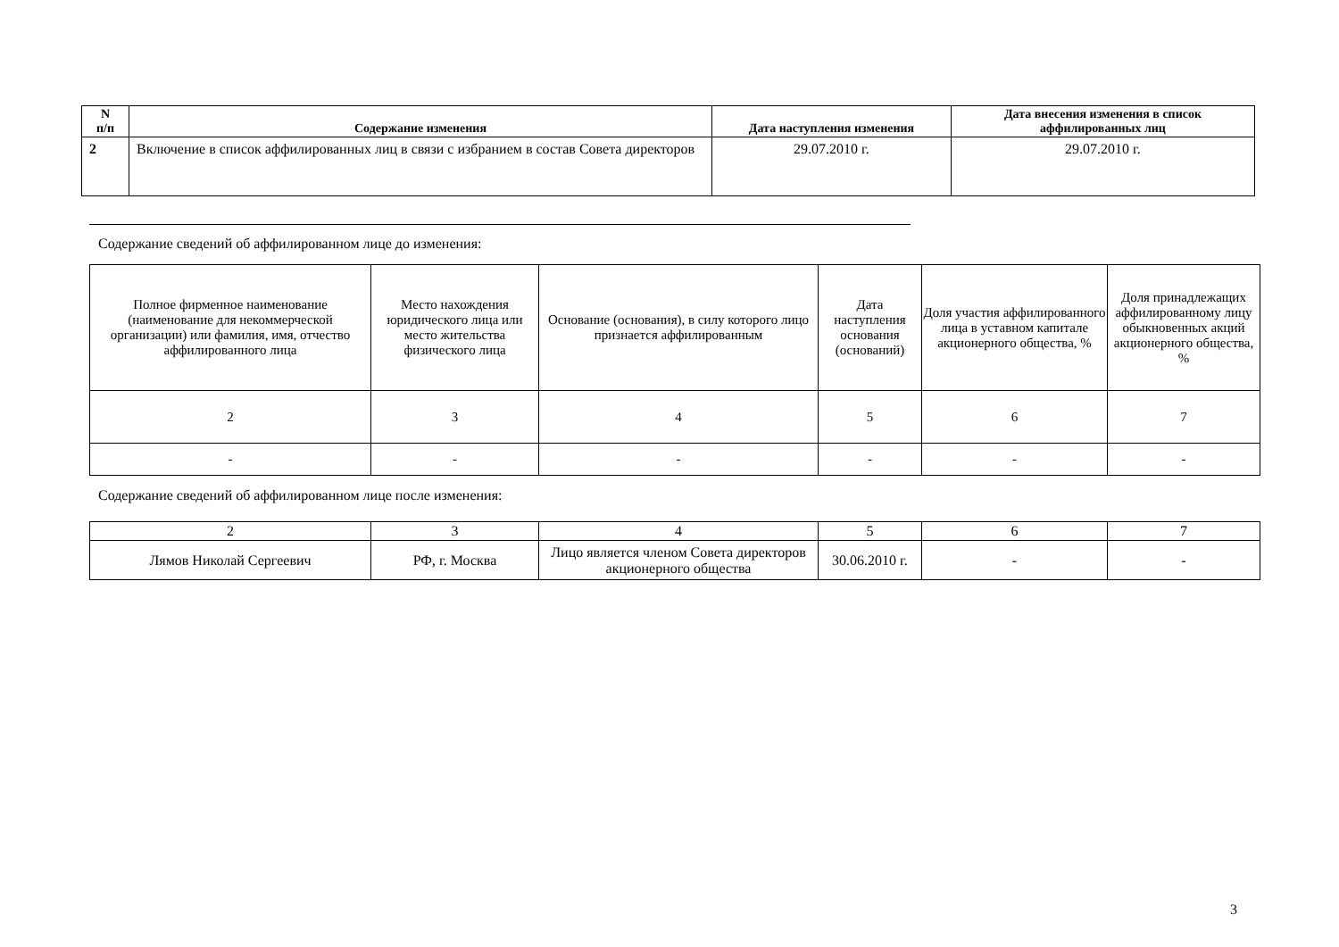| N п/п | Содержание изменения | Дата наступления изменения | Дата внесения изменения в список аффилированных лиц |
| --- | --- | --- | --- |
| 2 | Включение в список аффилированных лиц в связи с избранием в состав Совета директоров | 29.07.2010 г. | 29.07.2010 г. |
Содержание сведений об аффилированном лице до изменения:
| Полное фирменное наименование (наименование для некоммерческой организации) или фамилия, имя, отчество аффилированного лица | Место нахождения юридического лица или место жительства физического лица | Основание (основания), в силу которого лицо признается аффилированным | Дата наступления основания (оснований) | Доля участия аффилированного лица в уставном капитале акционерного общества, % | Доля принадлежащих аффилированному лицу обыкновенных акций акционерного общества, % |
| 2 | 3 | 4 | 5 | 6 | 7 |
| - | - | - | - | - | - |
Содержание сведений об аффилированном лице после изменения:
| 2 | 3 | 4 | 5 | 6 | 7 |
| Лямов Николай Сергеевич | РФ, г. Москва | Лицо является членом Совета директоров акционерного общества | 30.06.2010 г. | - | - |
3